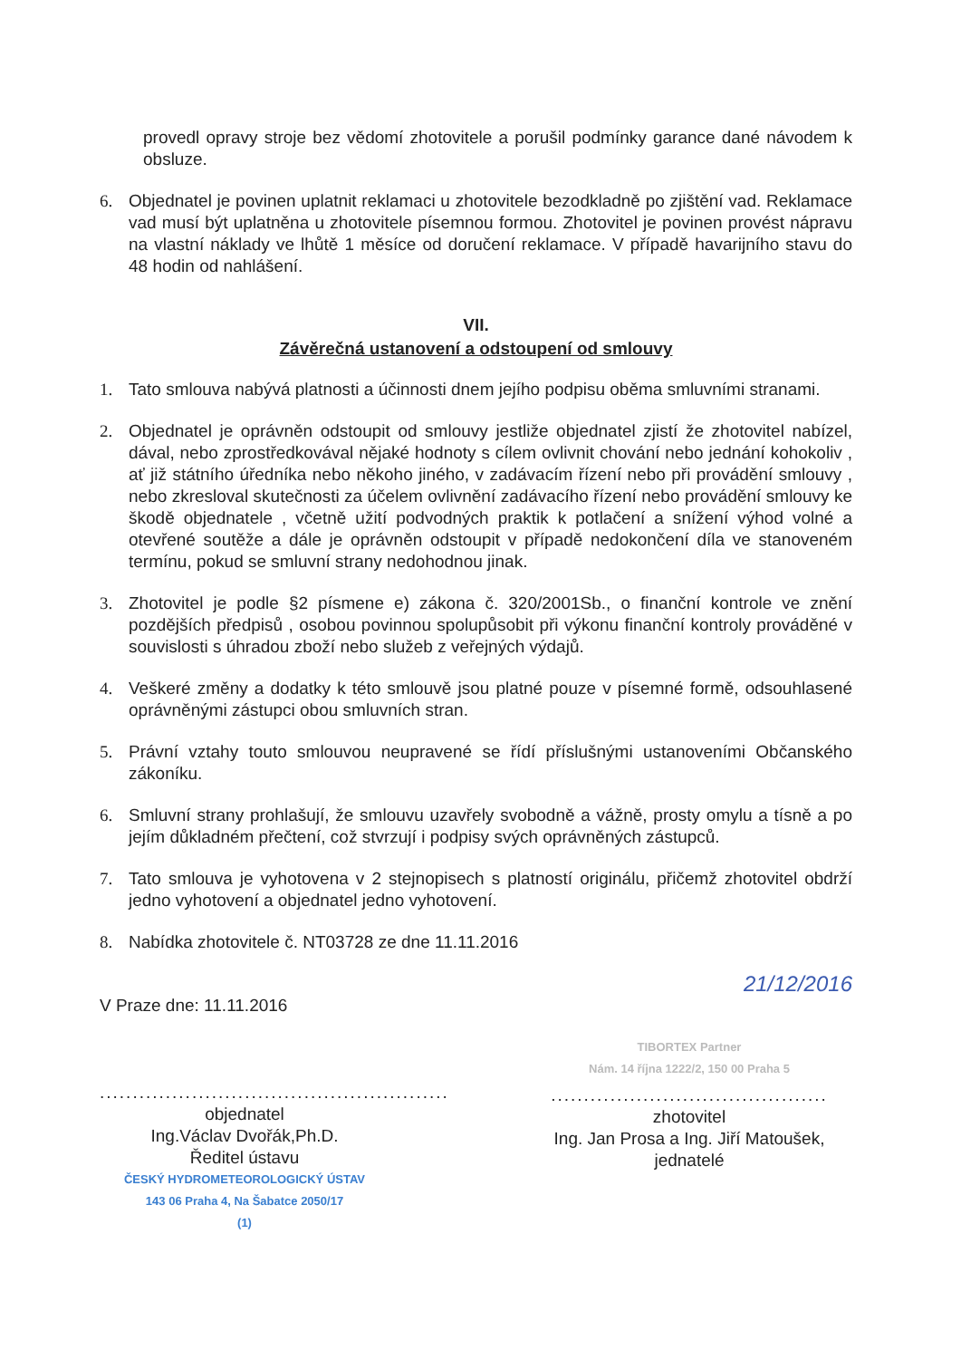provedl opravy stroje bez vědomí zhotovitele a porušil podmínky garance dané návodem k obsluze.
6. Objednatel je povinen uplatnit reklamaci u zhotovitele bezodkladně po zjištění vad. Reklamace vad musí být uplatněna u zhotovitele písemnou formou. Zhotovitel je povinen provést nápravu na vlastní náklady ve lhůtě 1 měsíce od doručení reklamace. V případě havarijního stavu do 48 hodin od nahlášení.
VII.
Závěrečná ustanovení a odstoupení od smlouvy
1. Tato smlouva nabývá platnosti a účinnosti dnem jejího podpisu oběma smluvními stranami.
2. Objednatel je oprávněn odstoupit od smlouvy jestliže objednatel zjistí že zhotovitel nabízel, dával, nebo zprostředkovával nějaké hodnoty s cílem ovlivnit chování nebo jednání kohokoliv , ať již státního úředníka nebo někoho jiného, v zadávacím řízení nebo při provádění smlouvy , nebo zkresloval skutečnosti za účelem ovlivnění zadávacího řízení nebo provádění smlouvy ke škodě objednatele , včetně užití podvodných praktik k potlačení a snížení výhod volné a otevřené soutěže a dále je oprávněn odstoupit v případě nedokončení díla ve stanoveném termínu, pokud se smluvní strany nedohodnou jinak.
3. Zhotovitel je podle §2 písmene e) zákona č. 320/2001Sb., o finanční kontrole ve znění pozdějších předpisů , osobou povinnou spolupůsobit při výkonu finanční kontroly prováděné v souvislosti s úhradou zboží nebo služeb z veřejných výdajů.
4. Veškeré změny a dodatky k této smlouvě jsou platné pouze v písemné formě, odsouhlasené oprávněnými zástupci obou smluvních stran.
5. Právní vztahy touto smlouvou neupravené se řídí příslušnými ustanoveními Občanského zákoníku.
6. Smluvní strany prohlašují, že smlouvu uzavřely svobodně a vážně, prosty omylu a tísně a po jejím důkladném přečtení, což stvrzují i podpisy svých oprávněných zástupců.
7. Tato smlouva je vyhotovena v 2 stejnopisech s platností originálu, přičemž zhotovitel obdrží jedno vyhotovení a objednatel jedno vyhotovení.
8. Nabídka zhotovitele č. NT03728 ze dne 11.11.2016
21/12/2016
V Praze dne: 11.11.2016
.....................................................
objednatel
Ing.Václav Dvořák,Ph.D.
Ředitel ústavu
ČESKÝ HYDROMETEOROLOGICKÝ ÚSTAV
143 06 Praha 4, Na Šabatce 2050/17
(1)
TIBORTEX Partner
Nám. 14 října 1222/2, 150 00 Praha 5
..........................................
zhotovitel
Ing. Jan Prosa a Ing. Jiří Matoušek,
jednatelé